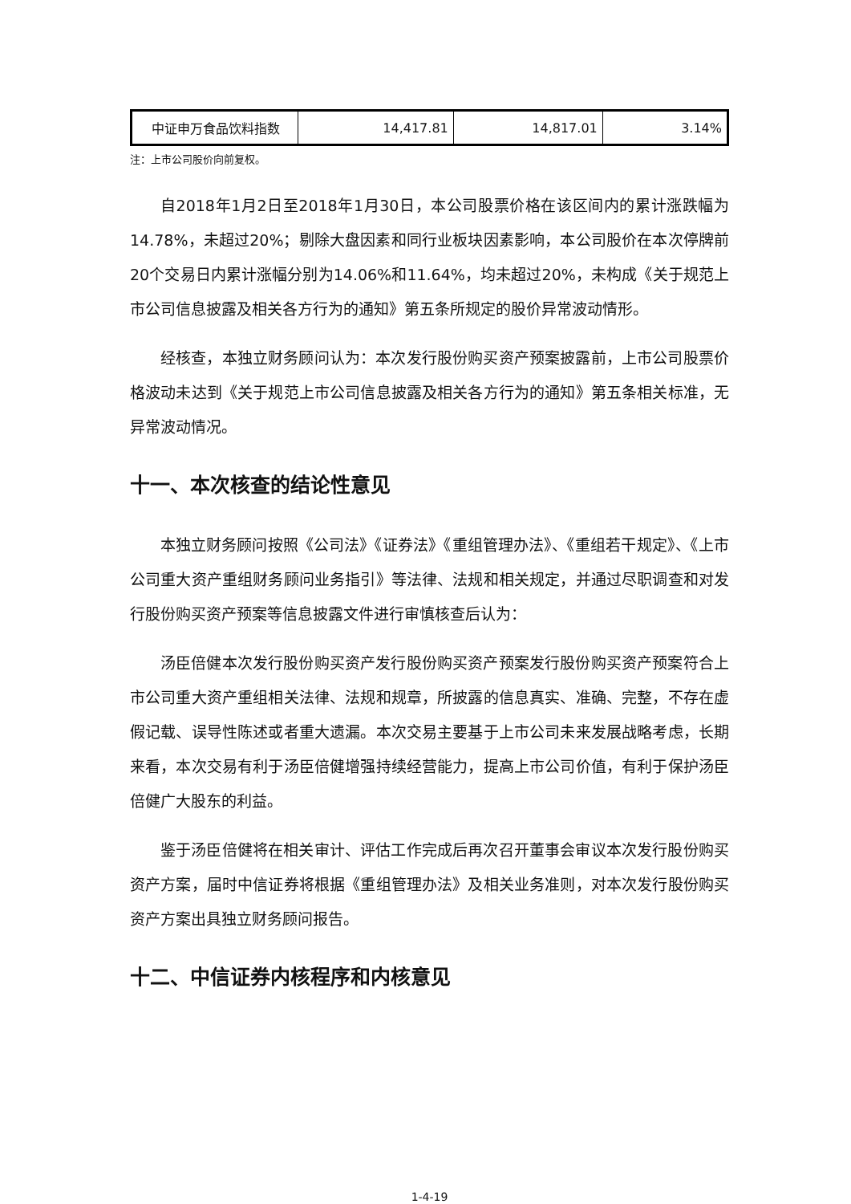| 中证申万食品饮料指数 | 14,417.81 | 14,817.01 | 3.14% |
注：上市公司股价向前复权。
自2018年1月2日至2018年1月30日，本公司股票价格在该区间内的累计涨跌幅为14.78%，未超过20%；剔除大盘因素和同行业板块因素影响，本公司股价在本次停牌前20个交易日内累计涨幅分别为14.06%和11.64%，均未超过20%，未构成《关于规范上市公司信息披露及相关各方行为的通知》第五条所规定的股价异常波动情形。
经核查，本独立财务顾问认为：本次发行股份购买资产预案披露前，上市公司股票价格波动未达到《关于规范上市公司信息披露及相关各方行为的通知》第五条相关标准，无异常波动情况。
十一、本次核查的结论性意见
本独立财务顾问按照《公司法》《证券法》《重组管理办法》、《重组若干规定》、《上市公司重大资产重组财务顾问业务指引》等法律、法规和相关规定，并通过尽职调查和对发行股份购买资产预案等信息披露文件进行审慎核查后认为：
汤臣倍健本次发行股份购买资产发行股份购买资产预案发行股份购买资产预案符合上市公司重大资产重组相关法律、法规和规章，所披露的信息真实、准确、完整，不存在虚假记载、误导性陈述或者重大遗漏。本次交易主要基于上市公司未来发展战略考虑，长期来看，本次交易有利于汤臣倍健增强持续经营能力，提高上市公司价值，有利于保护汤臣倍健广大股东的利益。
鉴于汤臣倍健将在相关审计、评估工作完成后再次召开董事会审议本次发行股份购买资产方案，届时中信证券将根据《重组管理办法》及相关业务准则，对本次发行股份购买资产方案出具独立财务顾问报告。
十二、中信证券内核程序和内核意见
1-4-19